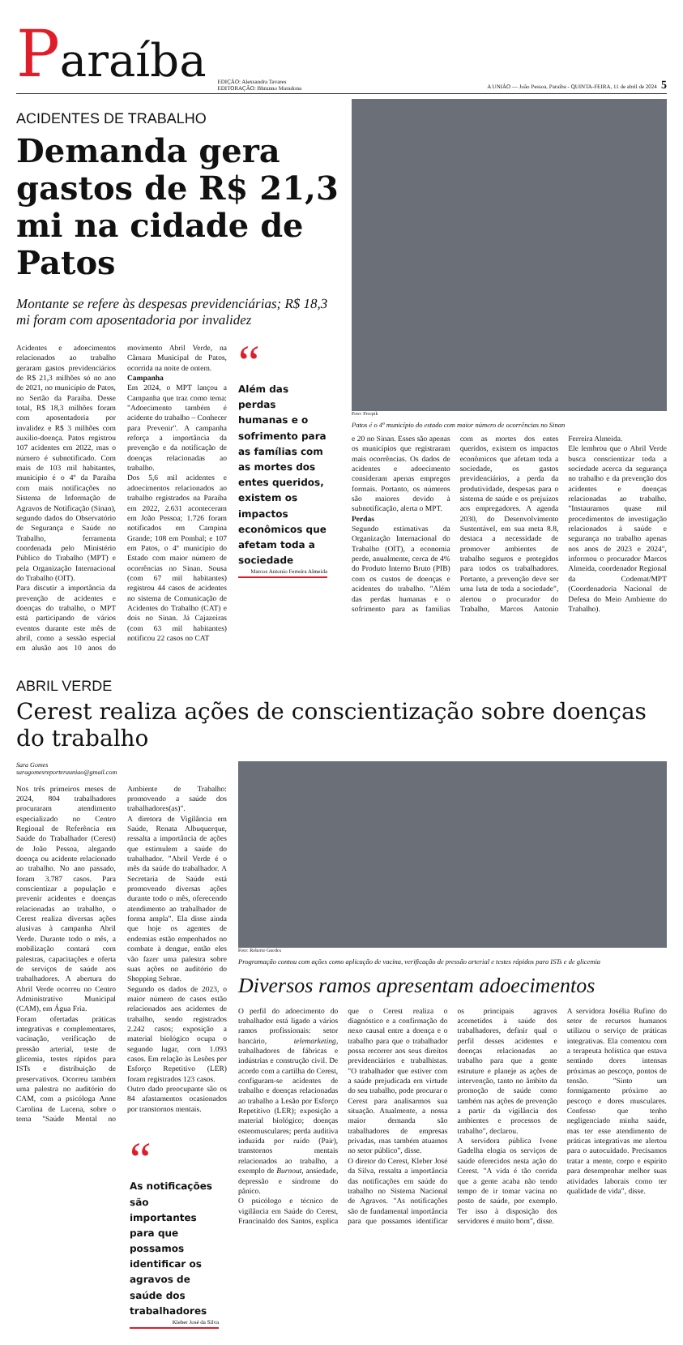Paraíba
EDIÇÃO: Alexsandra Tavares
EDITORAÇÃO: Bhrunno Maradona
A UNIÃO — João Pessoa, Paraíba - QUINTA-FEIRA, 11 de abril de 2024 5
ACIDENTES DE TRABALHO
Demanda gera gastos de R$ 21,3 mi na cidade de Patos
Montante se refere às despesas previdenciárias; R$ 18,3 mi foram com aposentadoria por invalidez
Acidentes e adoecimentos relacionados ao trabalho geraram gastos previdenciários de R$ 21,3 milhões só no ano de 2021, no município de Patos, no Sertão da Paraíba. Desse total, R$ 18,3 milhões foram com aposentadoria por invalidez e R$ 3 milhões com auxílio-doença. Patos registrou 107 acidentes em 2022, mas o número é subnotificado. Com mais de 103 mil habitantes, município é o 4º da Paraíba com mais notificações no Sistema de Informação de Agravos de Notificação (Sinan), segundo dados do Observatório de Segurança e Saúde no Trabalho, ferramenta coordenada pelo Ministério Público do Trabalho (MPT) e pela Organização Internacional do Trabalho (OIT).
Para discutir a importância da prevenção de acidentes e doenças do trabalho, o MPT está participando de vários eventos durante este mês de abril, como a sessão especial em alusão aos 10 anos do movimento Abril Verde, na Câmara Municipal de Patos, ocorrida na noite de ontem.
Campanha
Em 2024, o MPT lançou a Campanha que traz como tema: "Adoecimento também é acidente do trabalho – Conhecer para Prevenir". A campanha reforça a importância da prevenção e da notificação de doenças relacionadas ao trabalho.
Dos 5,6 mil acidentes e adoecimentos relacionados ao trabalho registrados na Paraíba em 2022, 2.631 aconteceram em João Pessoa; 1.726 foram notificados em Campina Grande; 108 em Pombal; e 107 em Patos, o 4º município do Estado com maior número de ocorrências no Sinan. Sousa (com 67 mil habitantes) registrou 44 casos de acidentes no sistema de Comunicação de Acidentes do Trabalho (CAT) e dois no Sinan. Já Cajazeiras (com 63 mil habitantes) notificou 22 casos no CAT
“
Além das perdas humanas e o sofrimento para as famílias com as mortes dos entes queridos, existem os impactos econômicos que afetam toda a sociedade
Marcos Antonio Ferreira Almeida
Foto: Freepik
Patos é o 4º município do estado com maior número de ocorrências no Sinan
e 20 no Sinan. Esses são apenas os municípios que registraram mais ocorrências. Os dados de acidentes e adoecimento consideram apenas empregos formais. Portanto, os números são maiores devido à subnotificação, alerta o MPT.
Perdas
Segundo estimativas da Organização Internacional do Trabalho (OIT), a economia perde, anualmente, cerca de 4% do Produto Interno Bruto (PIB) com os custos de doenças e acidentes do trabalho. "Além das perdas humanas e o sofrimento para as famílias com as mortes dos entes queridos, existem os impactos econômicos que afetam toda a sociedade, os gastos previdenciários, a perda da produtividade, despesas para o sistema de saúde e os prejuízos aos empregadores. A agenda 2030, do Desenvolvimento Sustentável, em sua meta 8.8, destaca a necessidade de promover ambientes de trabalho seguros e protegidos para todos os trabalhadores. Portanto, a prevenção deve ser uma luta de toda a sociedade", alertou o procurador do Trabalho, Marcos Antonio Ferreira Almeida.
Ele lembrou que o Abril Verde busca conscientizar toda a sociedade acerca da segurança no trabalho e da prevenção dos acidentes e doenças relacionadas ao trabalho. "Instauramos quase mil procedimentos de investigação relacionados à saúde e segurança no trabalho apenas nos anos de 2023 e 2024", informou o procurador Marcos Almeida, coordenador Regional da Codemat/MPT (Coordenadoria Nacional de Defesa do Meio Ambiente do Trabalho).
ABRIL VERDE
Cerest realiza ações de conscientização sobre doenças do trabalho
Sara Gomes
saragomesreporterauniao@gmail.com
Nos três primeiros meses de 2024, 804 trabalhadores procuraram atendimento especializado no Centro Regional de Referência em Saúde do Trabalhador (Cerest) de João Pessoa, alegando doença ou acidente relacionado ao trabalho. No ano passado, foram 3.787 casos. Para conscientizar a população e prevenir acidentes e doenças relacionadas ao trabalho, o Cerest realiza diversas ações alusivas à campanha Abril Verde. Durante todo o mês, a mobilização contará com palestras, capacitações e oferta de serviços de saúde aos trabalhadores. A abertura do Abril Verde ocorreu no Centro Administrativo Municipal (CAM), em Água Fria.
Foram ofertadas práticas integrativas e complementares, vacinação, verificação de pressão arterial, teste de glicemia, testes rápidos para ISTs e distribuição de preservativos. Ocorreu também uma palestra no auditório do CAM, com a psicóloga Anne Carolina de Lucena, sobre o tema "Saúde Mental no Ambiente de Trabalho: promovendo a saúde dos trabalhadores(as)".
A diretora de Vigilância em Saúde, Renata Albuquerque, ressalta a importância de ações que estimulem a saúde do trabalhador. "Abril Verde é o mês da saúde do trabalhador. A Secretaria de Saúde está promovendo diversas ações durante todo o mês, oferecendo atendimento ao trabalhador de forma ampla". Ela disse ainda que hoje os agentes de endemias estão empenhados no combate à dengue, então eles vão fazer uma palestra sobre suas ações no auditório do Shopping Sebrae.
Segundo os dados de 2023, o maior número de casos estão relacionados aos acidentes de trabalho, sendo registrados 2.242 casos; exposição a material biológico ocupa o segundo lugar, com 1.093 casos. Em relação às Lesões por Esforço Repetitivo (LER) foram registrados 123 casos.
Outro dado preocupante são os 84 afastamentos ocasionados por transtornos mentais.
“
As notificações são importantes para que possamos identificar os agravos de saúde dos trabalhadores
Kleber José da Silva
Foto: Roberto Guedes
Programação contou com ações como aplicação de vacina, verificação de pressão arterial e testes rápidos para ISTs e de glicemia
Diversos ramos apresentam adoecimentos
O perfil do adoecimento do trabalhador está ligado a vários ramos profissionais: setor bancário, telemarketing, trabalhadores de fábricas e indústrias e construção civil. De acordo com a cartilha do Cerest, configuram-se acidentes de trabalho e doenças relacionadas ao trabalho a Lesão por Esforço Repetitivo (LER); exposição a material biológico; doenças osteomusculares; perda auditiva induzida por ruído (Pair), transtornos mentais relacionados ao trabalho, a exemplo de Burnout, ansiedade, depressão e síndrome do pânico.
O psicólogo e técnico de vigilância em Saúde do Cerest, Francinaldo dos Santos, explica que o Cerest realiza o diagnóstico e a confirmação do nexo causal entre a doença e o trabalho para que o trabalhador possa recorrer aos seus direitos previdenciários e trabalhistas. "O trabalhador que estiver com a saúde prejudicada em virtude do seu trabalho, pode procurar o Cerest para analisarmos sua situação. Atualmente, a nossa maior demanda são trabalhadores de empresas privadas, mas também atuamos no setor público", disse.
O diretor do Cerest, Kleber José da Silva, ressalta a importância das notificações em saúde do trabalho no Sistema Nacional de Agravos. "As notificações são de fundamental importância para que possamos identificar os principais agravos acometidos à saúde dos trabalhadores, definir qual o perfil desses acidentes e doenças relacionadas ao trabalho para que a gente estruture e planeje as ações de intervenção, tanto no âmbito da promoção de saúde como também nas ações de prevenção a partir da vigilância dos ambientes e processos de trabalho", declarou.
A servidora pública Ivone Gadelha elogia os serviços de saúde oferecidos nesta ação do Cerest. "A vida é tão corrida que a gente acaba não tendo tempo de ir tomar vacina no posto de saúde, por exemplo. Ter isso à disposição dos servidores é muito bom", disse.
A servidora Josélia Rufino do setor de recursos humanos utilizou o serviço de práticas integrativas. Ela comentou com a terapeuta holística que estava sentindo dores intensas próximas ao pescoço, pontos de tensão. "Sinto um formigamento próximo ao pescoço e dores musculares. Confesso que tenho negligenciado minha saúde, mas ter esse atendimento de práticas integrativas me alertou para o autocuidado. Precisamos tratar a mente, corpo e espírito para desempenhar melhor suas atividades laborais como ter qualidade de vida", disse.